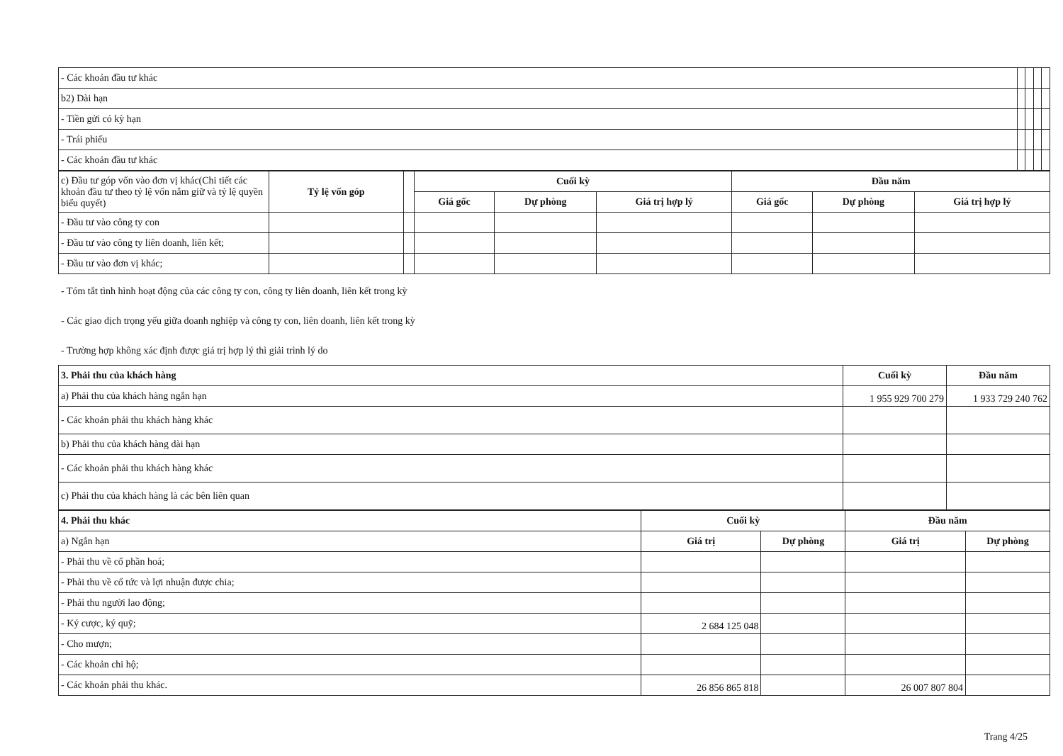| - Các khoản đầu tư khác | | | | |
| b2) Dài hạn | | | | |
| - Tiền gửi có kỳ hạn | | | | |
| - Trái phiếu | | | | |
| - Các khoản đầu tư khác | | | | |
| c) Đầu tư góp vốn vào đơn vị khác(Chi tiết các khoản đầu tư theo tỷ lệ vốn nắm giữ và tỷ lệ quyền biểu quyết) | Tỷ lệ vốn góp | | Cuối kỳ | | | Đầu năm | | |
| | | | Giá gốc | Dự phòng | Giá trị hợp lý | Giá gốc | Dự phòng | Giá trị hợp lý |
| - Đầu tư vào công ty con | | | | | | | | |
| - Đầu tư vào công ty liên doanh, liên kết; | | | | | | | | |
| - Đầu tư vào đơn vị khác; | | | | | | | | |
- Tóm tắt tình hình hoạt động của các công ty con, công ty liên doanh, liên kết trong kỳ
- Các giao dịch trọng yếu giữa doanh nghiệp và công ty con, liên doanh, liên kết trong kỳ
- Trường hợp không xác định được giá trị hợp lý thì giải trình lý do
| 3. Phải thu của khách hàng | Cuối kỳ | Đầu năm |
| a) Phải thu của khách hàng ngắn hạn | 1 955 929 700 279 | 1 933 729 240 762 |
| - Các khoản phải thu khách hàng khác | | |
| b) Phải thu của khách hàng dài hạn | | |
| - Các khoản phải thu khách hàng khác | | |
| c) Phải thu của khách hàng là các bên liên quan | | |
| 4. Phải thu khác | Cuối kỳ | | Đầu năm | |
| a) Ngắn hạn | Giá trị | Dự phòng | Giá trị | Dự phòng |
| - Phải thu về cổ phần hoá; | | | | |
| - Phải thu về cổ tức và lợi nhuận được chia; | | | | |
| - Phải thu người lao động; | | | | |
| - Ký cược, ký quỹ; | 2 684 125 048 | | | |
| - Cho mượn; | | | | |
| - Các khoản chi hộ; | | | | |
| - Các khoản phải thu khác. | 26 856 865 818 | | 26 007 807 804 | |
Trang 4/25